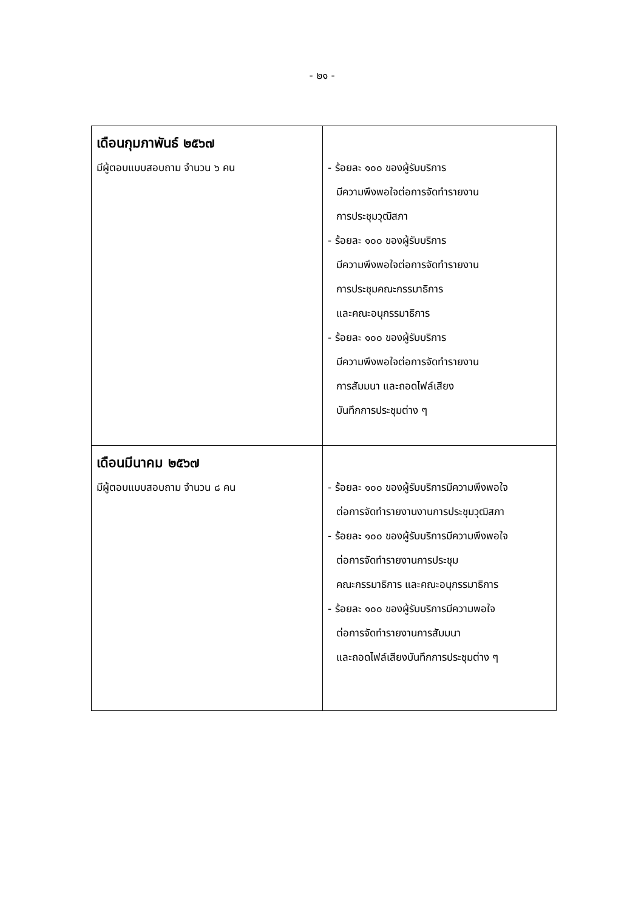- ๒๑ -
| เดือนกุมภาพันธ์ ๒๕๖๗ มีผู้ตอบแบบสอบถาม จำนวน ๖ คน | - ร้อยละ ๑๐๐ ของผู้รับบริการ มีความพึงพอใจต่อการจัดทำรายงาน การประชุมวุฒิสภา - ร้อยละ ๑๐๐ ของผู้รับบริการ มีความพึงพอใจต่อการจัดทำรายงาน การประชุมคณะกรรมาธิการ และคณะอนุกรรมาธิการ - ร้อยละ ๑๐๐ ของผู้รับบริการ มีความพึงพอใจต่อการจัดทำรายงาน การสัมมนา และถอดไฟล์เสียง บันทึกการประชุมต่าง ๆ |
| เดือนมีนาคม ๒๕๖๗ มีผู้ตอบแบบสอบถาม จำนวน ๘ คน | - ร้อยละ ๑๐๐ ของผู้รับบริการมีความพึงพอใจ ต่อการจัดทำรายงานงานการประชุมวุฒิสภา - ร้อยละ ๑๐๐ ของผู้รับบริการมีความพึงพอใจ ต่อการจัดทำรายงานการประชุม คณะกรรมาธิการ และคณะอนุกรรมาธิการ - ร้อยละ ๑๐๐ ของผู้รับบริการมีความพอใจ ต่อการจัดทำรายงานการสัมมนา และถอดไฟล์เสียงบันทึกการประชุมต่าง ๆ |